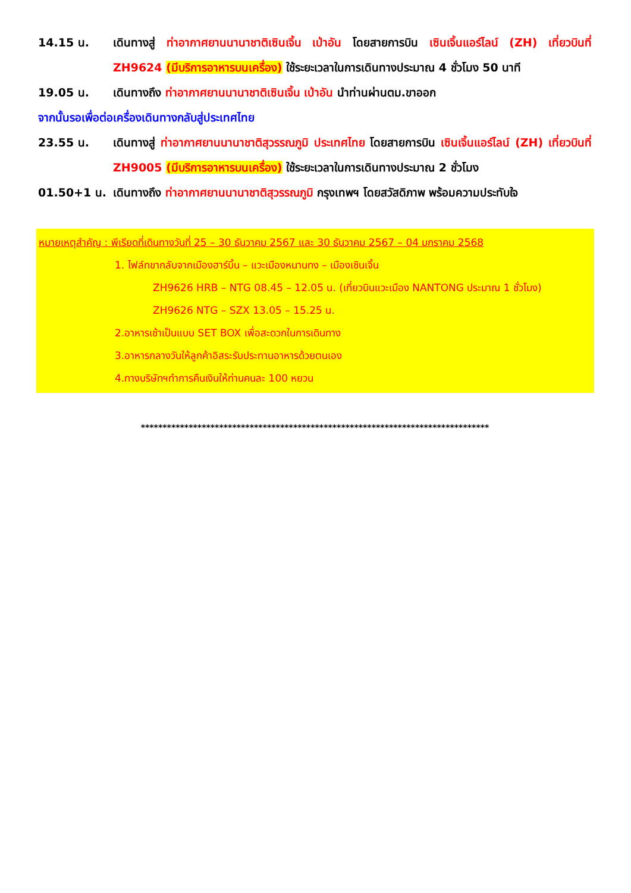14.15 น. เดินทางสู่ ท่าอากาศยานนานาชาติเซินเจิ้น เป่าอัน โดยสายการบิน เซินเจิ้นแอร์ไลน์ (ZH) เที่ยวบินที่ ZH9624 (มีบริการอาหารบนเครื่อง) ใช้ระยะเวลาในการเดินทางประมาณ 4 ชั่วโมง 50 นาที
19.05 น. เดินทางถึง ท่าอากาศยานนานาชาติเซินเจิ้น เป่าอัน นำท่านผ่านตม.ขาออก
จากนั้นรอเพื่อต่อเครื่องเดินทางกลับสู่ประเทศไทย
23.55 น. เดินทางสู่ ท่าอากาศยานนานาชาติสุวรรณภูมิ ประเทศไทย โดยสายการบิน เซินเจิ้นแอร์ไลน์ (ZH) เที่ยวบินที่ ZH9005 (มีบริการอาหารบนเครื่อง) ใช้ระยะเวลาในการเดินทางประมาณ 2 ชั่วโมง
01.50+1 น. เดินทางถึง ท่าอากาศยานนานาชาติสุวรรณภูมิ กรุงเทพฯ โดยสวัสดิภาพ พร้อมความประทับใจ
หมายเหตุสำคัญ : พีเรียดที่เดินทางวันที่ 25 – 30 ธันวาคม 2567 และ 30 ธันวาคม 2567 – 04 มกราคม 2568
1. ไฟล์ทขากลับจากเมืองฮาร์บิ้น – แวะเมืองหนานทง – เมืองเซินเจิ้น
ZH9626 HRB – NTG 08.45 – 12.05 น. (เที่ยวบินแวะเมือง NANTONG ประมาณ 1 ชั่วโมง)
ZH9626 NTG – SZX 13.05 – 15.25 น.
2.อาหารเช้าเป็นแบบ SET BOX เพื่อสะดวกในการเดินทาง
3.อาหารกลางวันให้ลูกค้าอิสระรับประทานอาหารด้วยตนเอง
4.ทางบริษัทฯทำการคืนเงินให้ท่านคนละ 100 หยวน
********************************************************************************